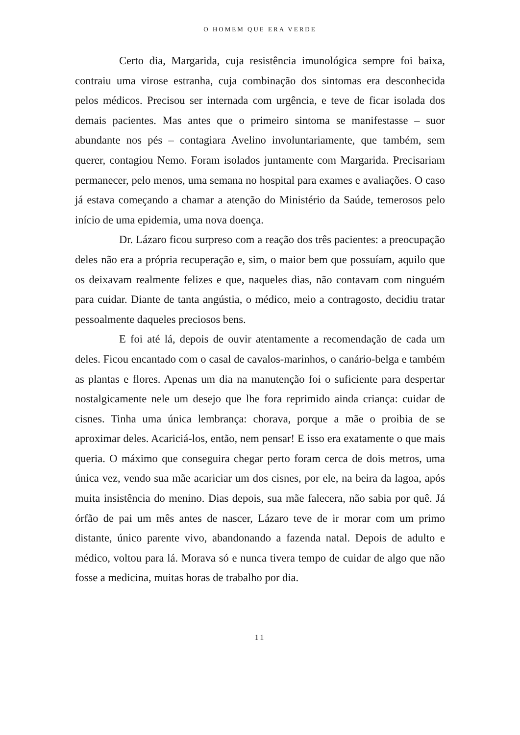O HOMEM QUE ERA VERDE
Certo dia, Margarida, cuja resistência imunológica sempre foi baixa, contraiu uma virose estranha, cuja combinação dos sintomas era desconhecida pelos médicos. Precisou ser internada com urgência, e teve de ficar isolada dos demais pacientes. Mas antes que o primeiro sintoma se manifestasse – suor abundante nos pés – contagiara Avelino involuntariamente, que também, sem querer, contagiou Nemo. Foram isolados juntamente com Margarida. Precisariam permanecer, pelo menos, uma semana no hospital para exames e avaliações. O caso já estava começando a chamar a atenção do Ministério da Saúde, temerosos pelo início de uma epidemia, uma nova doença.
Dr. Lázaro ficou surpreso com a reação dos três pacientes: a preocupação deles não era a própria recuperação e, sim, o maior bem que possuíam, aquilo que os deixavam realmente felizes e que, naqueles dias, não contavam com ninguém para cuidar. Diante de tanta angústia, o médico, meio a contragosto, decidiu tratar pessoalmente daqueles preciosos bens.
E foi até lá, depois de ouvir atentamente a recomendação de cada um deles. Ficou encantado com o casal de cavalos-marinhos, o canário-belga e também as plantas e flores. Apenas um dia na manutenção foi o suficiente para despertar nostalgicamente nele um desejo que lhe fora reprimido ainda criança: cuidar de cisnes. Tinha uma única lembrança: chorava, porque a mãe o proibia de se aproximar deles. Acariciá-los, então, nem pensar! E isso era exatamente o que mais queria. O máximo que conseguira chegar perto foram cerca de dois metros, uma única vez, vendo sua mãe acariciar um dos cisnes, por ele, na beira da lagoa, após muita insistência do menino. Dias depois, sua mãe falecera, não sabia por quê. Já órfão de pai um mês antes de nascer, Lázaro teve de ir morar com um primo distante, único parente vivo, abandonando a fazenda natal. Depois de adulto e médico, voltou para lá. Morava só e nunca tivera tempo de cuidar de algo que não fosse a medicina, muitas horas de trabalho por dia.
11